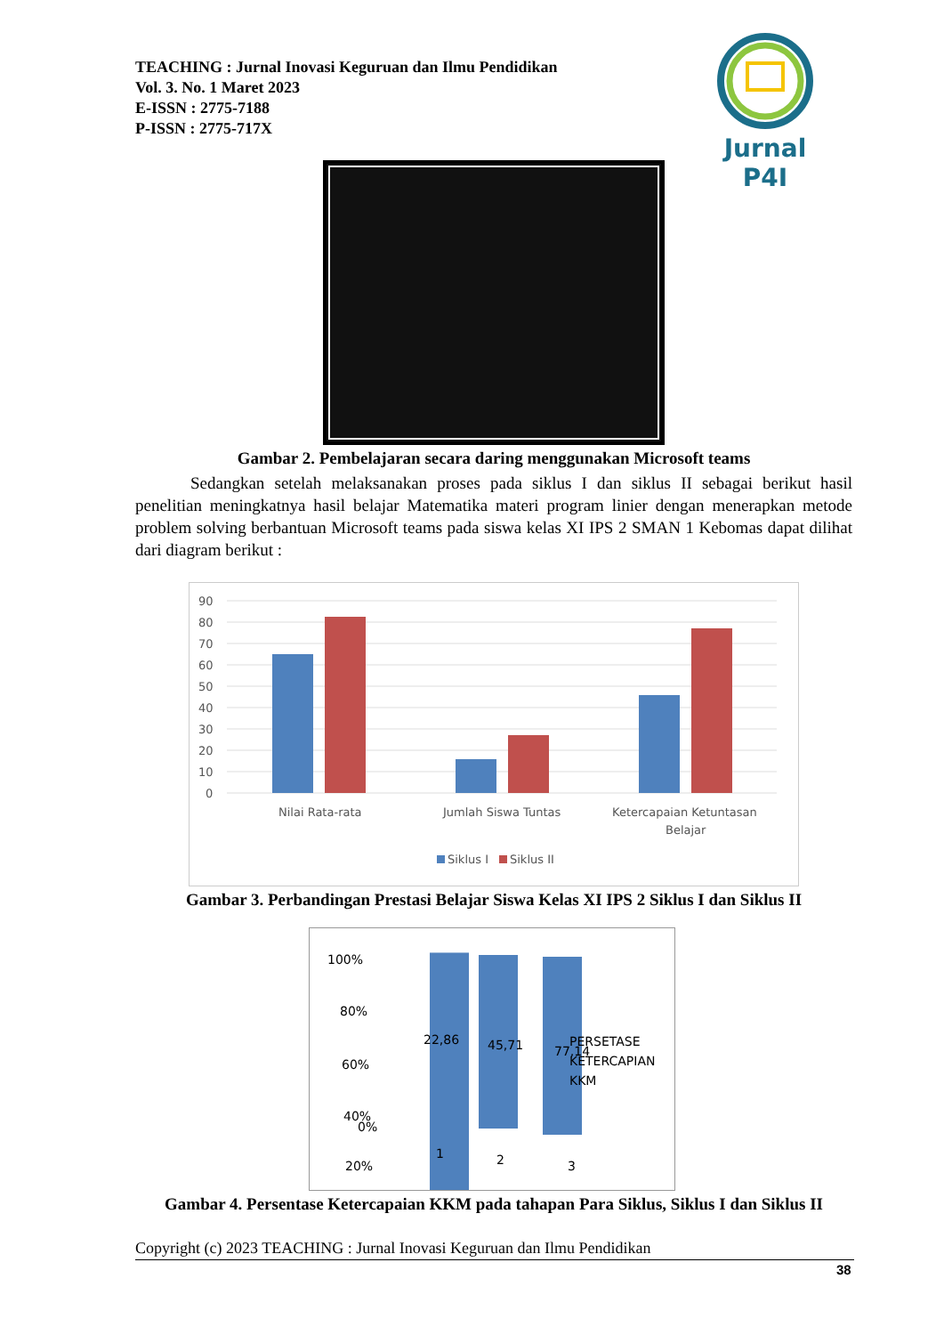TEACHING : Jurnal Inovasi Keguruan dan Ilmu Pendidikan
Vol. 3. No. 1 Maret 2023
E-ISSN : 2775-7188
P-ISSN : 2775-717X
Jurnal P4I
Gambar 2. Pembelajaran secara daring menggunakan Microsoft teams
Sedangkan setelah melaksanakan proses pada siklus I dan siklus II sebagai berikut hasil penelitian meningkatnya hasil belajar Matematika materi program linier dengan menerapkan metode problem solving berbantuan Microsoft teams pada siswa kelas XI IPS 2 SMAN 1 Kebomas dapat dilihat dari diagram berikut :
90
80
70
60
50
40
30
20
10
0
Nilai Rata-rata
Jumlah Siswa Tuntas
Ketercapaian Ketuntasan
Belajar
Siklus I
Siklus II
Gambar 3. Perbandingan Prestasi Belajar Siswa Kelas XI IPS 2 Siklus I dan Siklus II
100%
80%
60%
40%
20%
0%
22,86
45,71
77,14
1
2
3
PERSETASE
KETERCAPIAN
KKM
Gambar 4. Persentase Ketercapaian KKM pada tahapan Para Siklus, Siklus I dan Siklus II
Copyright (c) 2023 TEACHING : Jurnal Inovasi Keguruan dan Ilmu Pendidikan
38